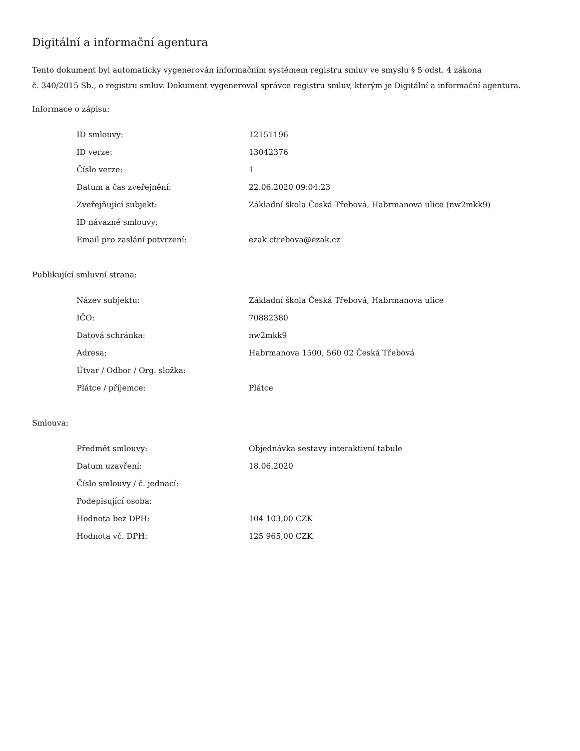Digitální a informační agentura
Tento dokument byl automaticky vygenerován informačním systémem registru smluv ve smyslu § 5 odst. 4 zákona
č. 340/2015 Sb., o registru smluv. Dokument vygeneroval správce registru smluv, kterým je Digitální a informační agentura.
Informace o zápisu:
| ID smlouvy: | 12151196 |
| ID verze: | 13042376 |
| Číslo verze: | 1 |
| Datum a čas zveřejnění: | 22.06.2020 09:04:23 |
| Zveřejňující subjekt: | Základní škola Česká Třebová, Habrmanova ulice (nw2mkk9) |
| ID návazné smlouvy: | |
| Email pro zaslání potvrzení: | ezak.ctrebova@ezak.cz |
Publikující smluvní strana:
| Název subjektu: | Základní škola Česká Třebová, Habrmanova ulice |
| IČO: | 70882380 |
| Datová schránka: | nw2mkk9 |
| Adresa: | Habrmanova 1500, 560 02 Česká Třebová |
| Útvar / Odbor / Org. složka: | |
| Plátce / příjemce: | Plátce |
Smlouva:
| Předmět smlouvy: | Objednávka sestavy interaktivní tabule |
| Datum uzavření: | 18.06.2020 |
| Číslo smlouvy / č. jednací: | |
| Podepisující osoba: | |
| Hodnota bez DPH: | 104 103,00 CZK |
| Hodnota vč. DPH: | 125 965,00 CZK |